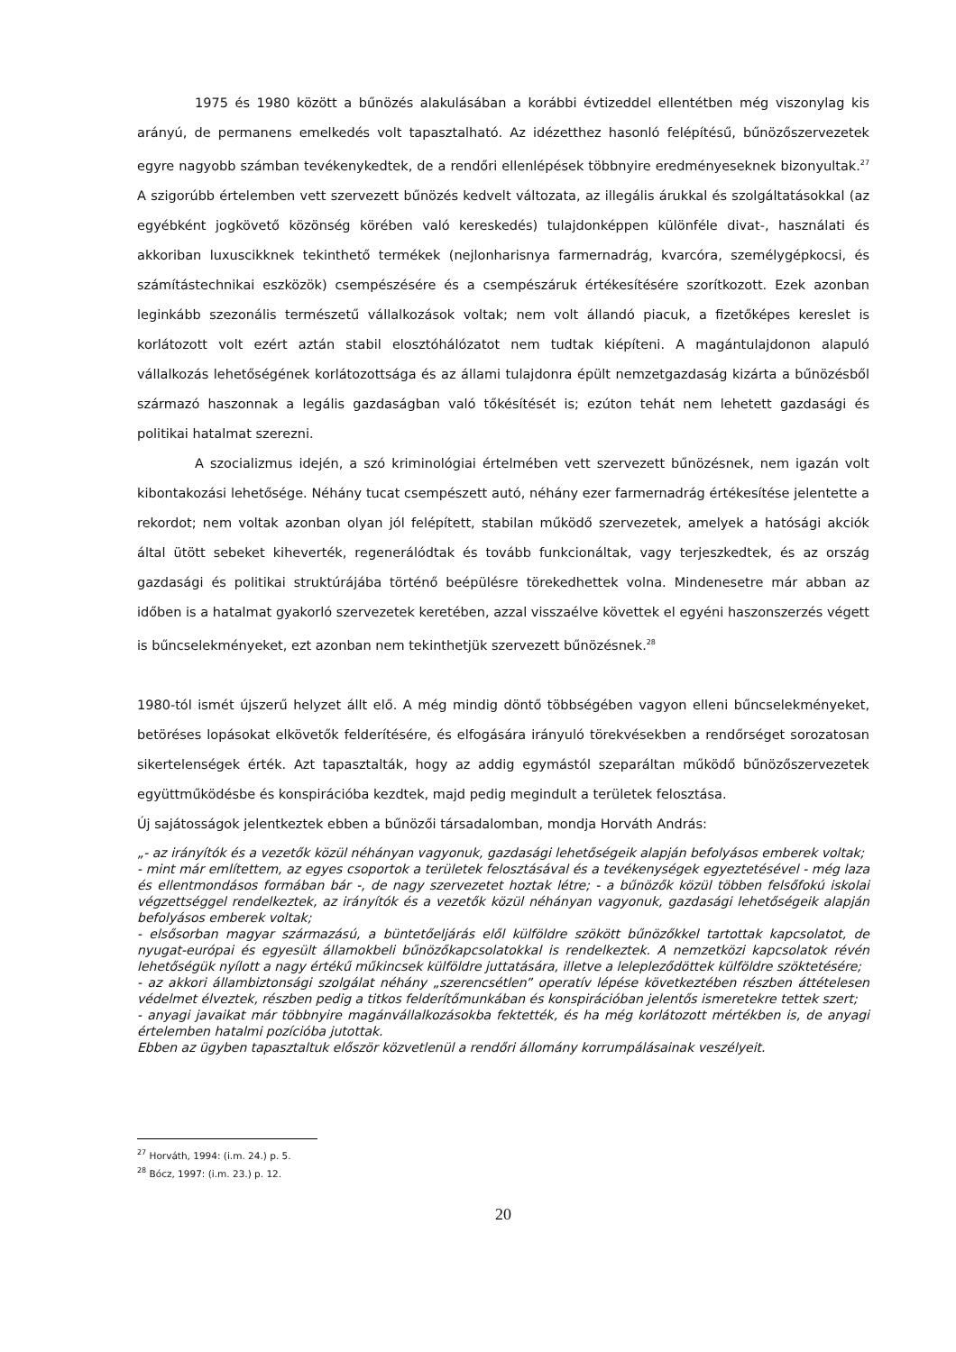1975 és 1980 között a bűnözés alakulásában a korábbi évtizeddel ellentétben még viszonylag kis arányú, de permanens emelkedés volt tapasztalható. Az idézetthez hasonló felépítésű, bűnözőszervezetek egyre nagyobb számban tevékenykedtek, de a rendőri ellenlépések többnyire eredményeseknek bizonyultak.<sup>27</sup> A szigorúbb értelemben vett szervezett bűnözés kedvelt változata, az illegális árukkal és szolgáltatásokkal (az egyébként jogkövető közönség körében való kereskedés) tulajdonképpen különféle divat-, használati és akkoriban luxuscikknek tekinthető termékek (nejlonharisnya farmernadrág, kvarcóra, személygépkocsi, és számítástechnikai eszközök) csempészésére és a csempészáruk értékesítésére szorítkozott. Ezek azonban leginkább szezonális természetű vállalkozások voltak; nem volt állandó piacuk, a fizetőképes kereslet is korlátozott volt ezért aztán stabil elosztóhálózatot nem tudtak kiépíteni. A magántulajdonon alapuló vállalkozás lehetőségének korlátozottsága és az állami tulajdonra épült nemzetgazdaság kizárta a bűnözésből származó haszonnak a legális gazdaságban való tőkésítését is; ezúton tehát nem lehetett gazdasági és politikai hatalmat szerezni.
A szocializmus idején, a szó kriminológiai értelmében vett szervezett bűnözésnek, nem igazán volt kibontakozási lehetősége. Néhány tucat csempészett autó, néhány ezer farmernadrág értékesítése jelentette a rekordot; nem voltak azonban olyan jól felépített, stabilan működő szervezetek, amelyek a hatósági akciók által ütött sebeket kiheverték, regenerálódtak és tovább funkcionáltak, vagy terjeszkedtek, és az ország gazdasági és politikai struktúrájába történő beépülésre törekedhettek volna. Mindenesetre már abban az időben is a hatalmat gyakorló szervezetek keretében, azzal visszaélve követtek el egyéni haszonszerzés végett is bűncselekményeket, ezt azonban nem tekinthetjük szervezett bűnözésnek.<sup>28</sup>
1980-tól ismét újszerű helyzet állt elő. A még mindig döntő többségében vagyon elleni bűncselekményeket, betöréses lopásokat elkövetők felderítésére, és elfogására irányuló törekvésekben a rendőrséget sorozatosan sikertelenségek érték. Azt tapasztalták, hogy az addig egymástól szeparáltan működő bűnözőszervezetek együttműködésbe és konspirációba kezdtek, majd pedig megindult a területek felosztása.
Új sajátosságok jelentkeztek ebben a bűnözői társadalomban, mondja Horváth András:
„- az irányítók és a vezetők közül néhányan vagyonuk, gazdasági lehetőségeik alapján befolyásos emberek voltak;
- mint már említettem, az egyes csoportok a területek felosztásával és a tevékenységek egyeztetésével - még laza és ellentmondásos formában bár -, de nagy szervezetet hoztak létre; - a bűnözők közül többen felsőfokú iskolai végzettséggel rendelkeztek, az irányítók és a vezetők közül néhányan vagyonuk, gazdasági lehetőségeik alapján befolyásos emberek voltak;
- elsősorban magyar származású, a büntetőeljárás elől külföldre szökött bűnözőkkel tartottak kapcsolatot, de nyugat-európai és egyesült államokbeli bűnözőkapcsolatokkal is rendelkeztek. A nemzetközi kapcsolatok révén lehetőségük nyílott a nagy értékű műkincsek külföldre juttatására, illetve a lelepleződöttek külföldre szöktetésére;
- az akkori állambiztonsági szolgálat néhány „szerencsétlen” operatív lépése következtében részben áttételesen védelmet élveztek, részben pedig a titkos felderítőmunkában és konspirációban jelentős ismeretekre tettek szert;
- anyagi javaikat már többnyire magánvállalkozásokba fektették, és ha még korlátozott mértékben is, de anyagi értelemben hatalmi pozícióba jutottak.
Ebben az ügyben tapasztaltuk először közvetlenül a rendőri állomány korrumpálásainak veszélyeit.
<sup>27</sup> Horváth, 1994: (i.m. 24.) p. 5.
<sup>28</sup> Bócz, 1997: (i.m. 23.) p. 12.
20